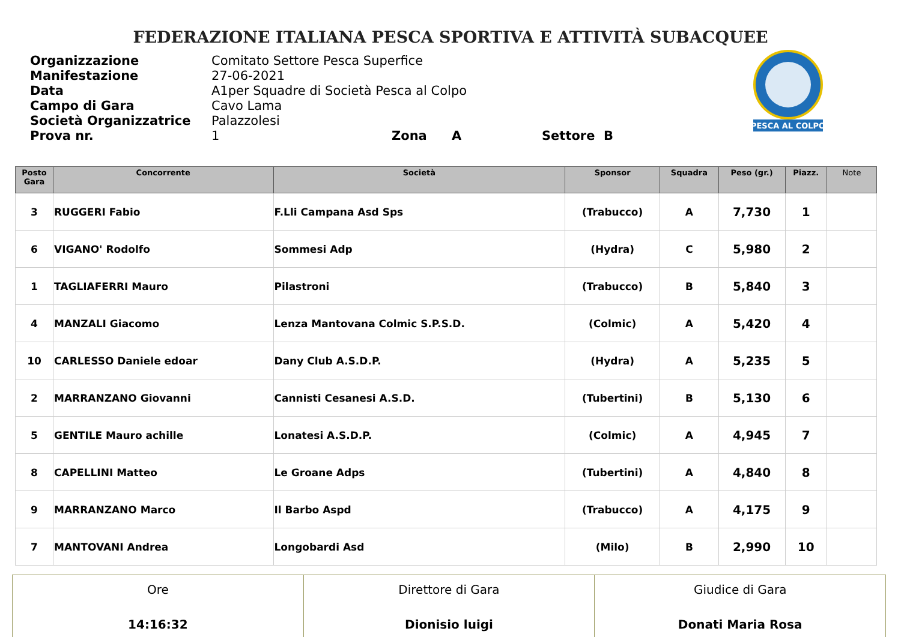FEDERAZIONE ITALIANA PESCA SPORTIVA E ATTIVITÀ SUBACQUEE
Organizzazione Comitato Settore Pesca Superfice
Manifestazione 27-06-2021
Data A1per Squadre di Società Pesca al Colpo
Campo di Gara Cavo Lama
Società Organizzatrice Palazzolesi
Prova nr. 1 Zona A Settore B
PESCA AL COLPO
| Posto Gara | Concorrente | Società | Sponsor | Squadra | Peso (gr.) | Piazz. | Note |
| --- | --- | --- | --- | --- | --- | --- | --- |
| 3 | RUGGERI Fabio | F.Lli Campana Asd Sps | (Trabucco) | A | 7,730 | 1 | |
| 6 | VIGANO' Rodolfo | Sommesi Adp | (Hydra) | C | 5,980 | 2 | |
| 1 | TAGLIAFERRI Mauro | Pilastroni | (Trabucco) | B | 5,840 | 3 | |
| 4 | MANZALI Giacomo | Lenza Mantovana Colmic S.P.S.D. | (Colmic) | A | 5,420 | 4 | |
| 10 | CARLESSO Daniele edoar | Dany Club A.S.D.P. | (Hydra) | A | 5,235 | 5 | |
| 2 | MARRANZANO Giovanni | Cannisti Cesanesi A.S.D. | (Tubertini) | B | 5,130 | 6 | |
| 5 | GENTILE Mauro achille | Lonatesi A.S.D.P. | (Colmic) | A | 4,945 | 7 | |
| 8 | CAPELLINI Matteo | Le Groane Adps | (Tubertini) | A | 4,840 | 8 | |
| 9 | MARRANZANO Marco | Il Barbo Aspd | (Trabucco) | A | 4,175 | 9 | |
| 7 | MANTOVANI Andrea | Longobardi Asd | (Milo) | B | 2,990 | 10 | |
| Ore 14:16:32 | Direttore di Gara Dionisio luigi | Giudice di Gara Donati Maria Rosa |